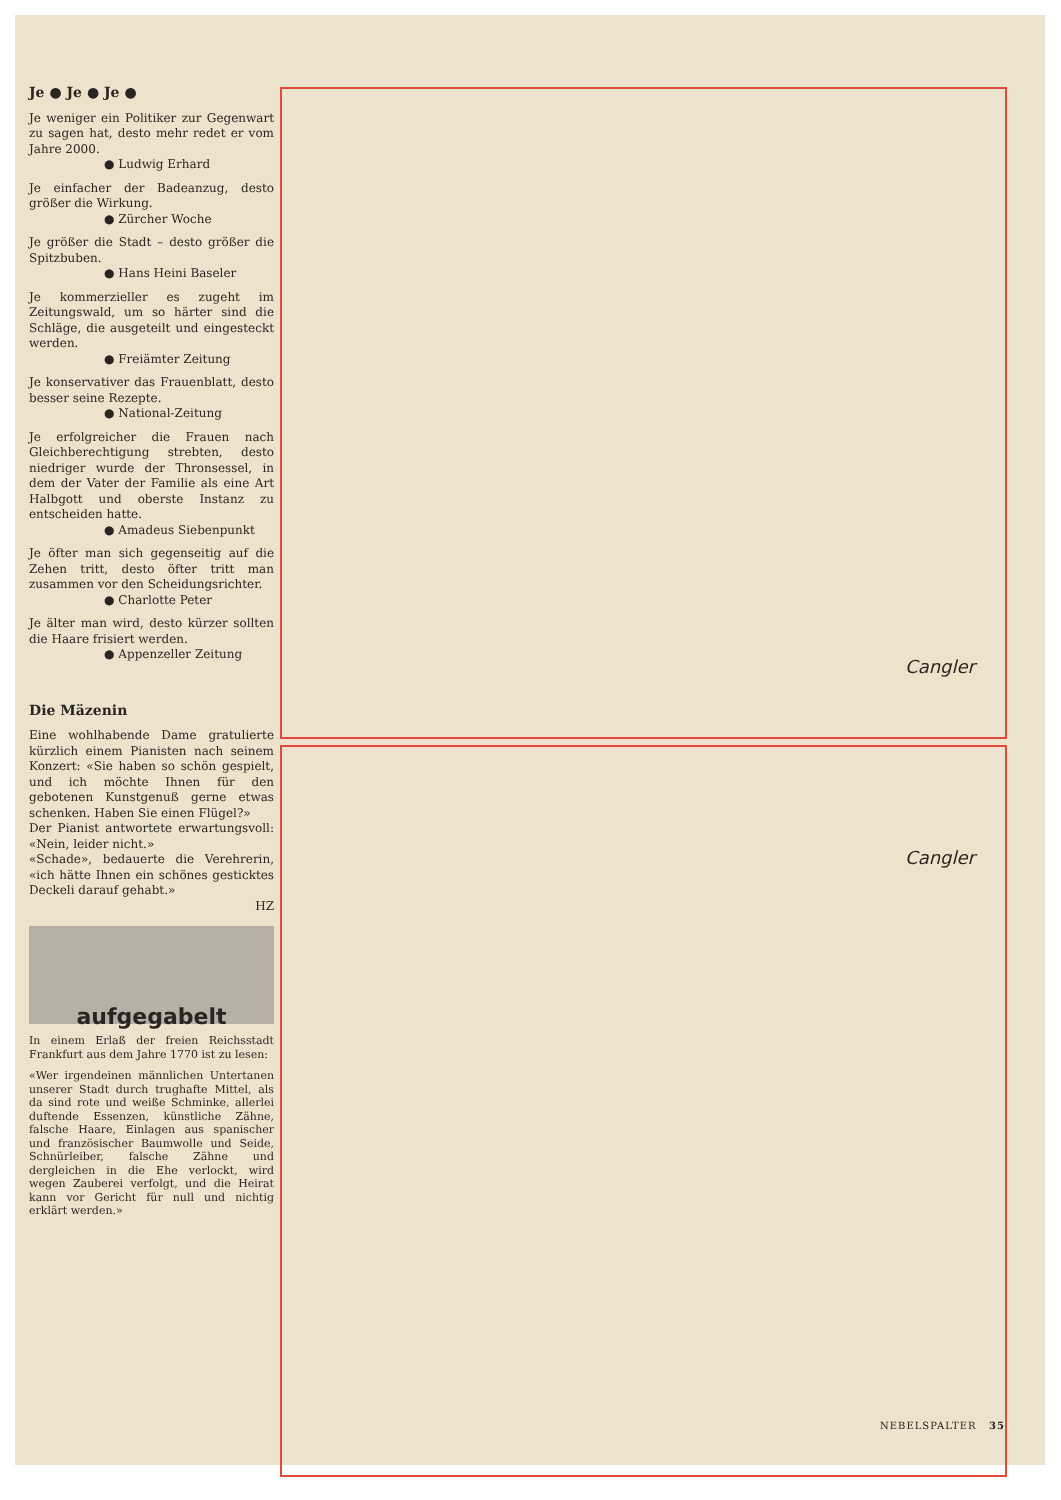Je ● Je ● Je ●
Je weniger ein Politiker zur Gegenwart zu sagen hat, desto mehr redet er vom Jahre 2000.
● Ludwig Erhard
Je einfacher der Badeanzug, desto größer die Wirkung.
● Zürcher Woche
Je größer die Stadt – desto größer die Spitzbuben.
● Hans Heini Baseler
Je kommerzieller es zugeht im Zeitungswald, um so härter sind die Schläge, die ausgeteilt und eingesteckt werden.
● Freiämter Zeitung
Je konservativer das Frauenblatt, desto besser seine Rezepte.
● National-Zeitung
Je erfolgreicher die Frauen nach Gleichberechtigung strebten, desto niedriger wurde der Thronsessel, in dem der Vater der Familie als eine Art Halbgott und oberste Instanz zu entscheiden hatte.
● Amadeus Siebenpunkt
Je öfter man sich gegenseitig auf die Zehen tritt, desto öfter tritt man zusammen vor den Scheidungsrichter.
● Charlotte Peter
Je älter man wird, desto kürzer sollten die Haare frisiert werden.
● Appenzeller Zeitung
Die Mäzenin
Eine wohlhabende Dame gratulierte kürzlich einem Pianisten nach seinem Konzert: «Sie haben so schön gespielt, und ich möchte Ihnen für den gebotenen Kunstgenuß gerne etwas schenken. Haben Sie einen Flügel?»
Der Pianist antwortete erwartungsvoll: «Nein, leider nicht.»
«Schade», bedauerte die Verehrerin, «ich hätte Ihnen ein schönes gesticktes Deckeli darauf gehabt.»
HZ
aufgegabelt
In einem Erlaß der freien Reichsstadt Frankfurt aus dem Jahre 1770 ist zu lesen:
«Wer irgendeinen männlichen Untertanen unserer Stadt durch trughafte Mittel, als da sind rote und weiße Schminke, allerlei duftende Essenzen, künstliche Zähne, falsche Haare, Einlagen aus spanischer und französischer Baumwolle und Seide, Schnürleiber, falsche Zähne und dergleichen in die Ehe verlockt, wird wegen Zauberei verfolgt, und die Heirat kann vor Gericht für null und nichtig erklärt werden.»
Cangler
Cangler
NEBELSPALTER 35